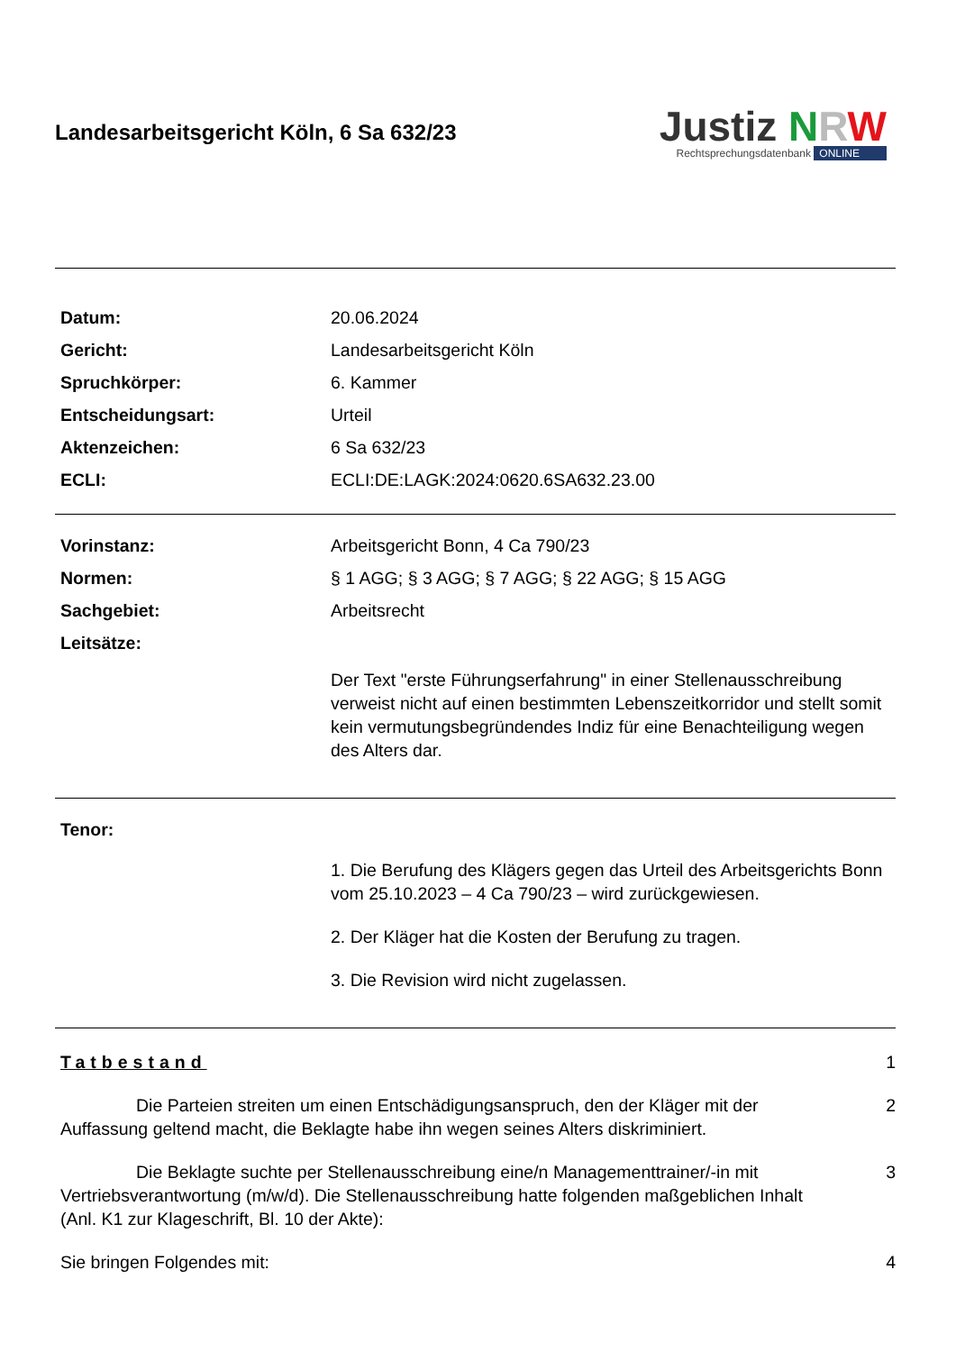Landesarbeitsgericht Köln, 6 Sa 632/23
Justiz NRW
Rechtsprechungsdatenbank ONLINE
Datum: 20.06.2024
Gericht: Landesarbeitsgericht Köln
Spruchkörper: 6. Kammer
Entscheidungsart: Urteil
Aktenzeichen: 6 Sa 632/23
ECLI: ECLI:DE:LAGK:2024:0620.6SA632.23.00
Vorinstanz: Arbeitsgericht Bonn, 4 Ca 790/23
Normen: § 1 AGG; § 3 AGG; § 7 AGG; § 22 AGG; § 15 AGG
Sachgebiet: Arbeitsrecht
Leitsätze:
Der Text "erste Führungserfahrung" in einer Stellenausschreibung verweist nicht auf einen bestimmten Lebenszeitkorridor und stellt somit kein vermutungsbegründendes Indiz für eine Benachteiligung wegen des Alters dar.
Tenor:
1. Die Berufung des Klägers gegen das Urteil des Arbeitsgerichts Bonn vom 25.10.2023 – 4 Ca 790/23 – wird zurückgewiesen.
2. Der Kläger hat die Kosten der Berufung zu tragen.
3. Die Revision wird nicht zugelassen.
Tatbestand 1
Die Parteien streiten um einen Entschädigungsanspruch, den der Kläger mit der Auffassung geltend macht, die Beklagte habe ihn wegen seines Alters diskriminiert.
2
Die Beklagte suchte per Stellenausschreibung eine/n Managementtrainer/-in mit Vertriebsverantwortung (m/w/d). Die Stellenausschreibung hatte folgenden maßgeblichen Inhalt (Anl. K1 zur Klageschrift, Bl. 10 der Akte):
3
Sie bringen Folgendes mit: 4